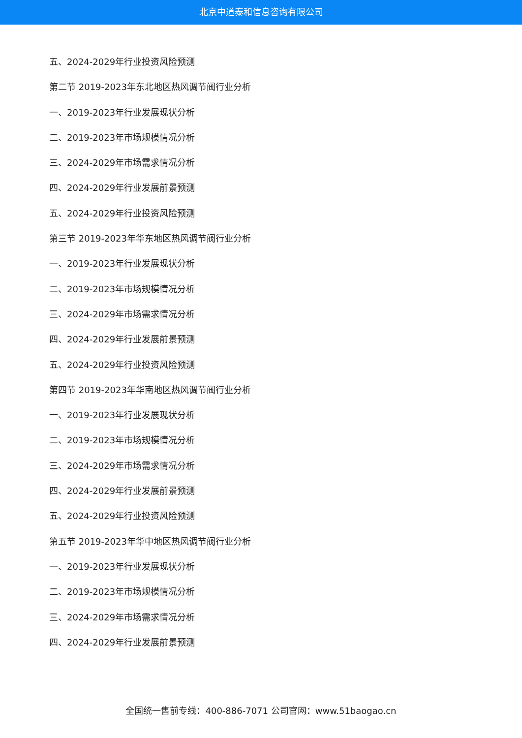北京中道泰和信息咨询有限公司
五、2024-2029年行业投资风险预测
第二节 2019-2023年东北地区热风调节阀行业分析
一、2019-2023年行业发展现状分析
二、2019-2023年市场规模情况分析
三、2024-2029年市场需求情况分析
四、2024-2029年行业发展前景预测
五、2024-2029年行业投资风险预测
第三节 2019-2023年华东地区热风调节阀行业分析
一、2019-2023年行业发展现状分析
二、2019-2023年市场规模情况分析
三、2024-2029年市场需求情况分析
四、2024-2029年行业发展前景预测
五、2024-2029年行业投资风险预测
第四节 2019-2023年华南地区热风调节阀行业分析
一、2019-2023年行业发展现状分析
二、2019-2023年市场规模情况分析
三、2024-2029年市场需求情况分析
四、2024-2029年行业发展前景预测
五、2024-2029年行业投资风险预测
第五节 2019-2023年华中地区热风调节阀行业分析
一、2019-2023年行业发展现状分析
二、2019-2023年市场规模情况分析
三、2024-2029年市场需求情况分析
四、2024-2029年行业发展前景预测
全国统一售前专线：400-886-7071 公司官网：www.51baogao.cn